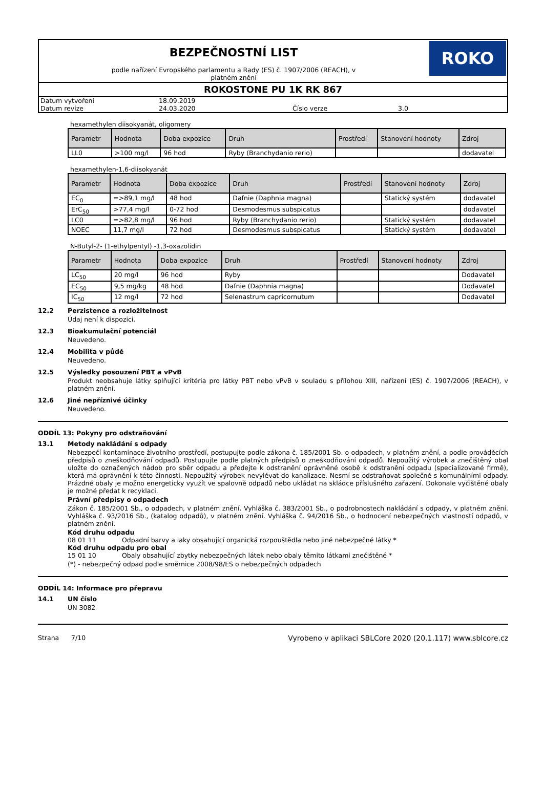BEZPEČNOSTNÍ LIST
podle nařízení Evropského parlamentu a Rady (ES) č. 1907/2006 (REACH), v
platném znění
ROKO
ROKOSTONE PU 1K RK 867
| Datum vytvoření | 18.09.2019 | | |
| Datum revize | 24.03.2020 | Číslo verze | 3.0 |
hexamethylen diisokyanát, oligomery
| Parametr | Hodnota | Doba expozice | Druh | Prostředí | Stanovení hodnoty | Zdroj |
| --- | --- | --- | --- | --- | --- | --- |
| LL0 | >100 mg/l | 96 hod | Ryby (Branchydanio rerio) | | | dodavatel |
hexamethylen-1,6-diisokyanát
| Parametr | Hodnota | Doba expozice | Druh | Prostředí | Stanovení hodnoty | Zdroj |
| --- | --- | --- | --- | --- | --- | --- |
| EC<sub>0</sub> | =>89,1 mg/l | 48 hod | Dafnie (Daphnia magna) | | Statický systém | dodavatel |
| ErC<sub>50</sub> | >77,4 mg/l | 0-72 hod | Desmodesmus subspicatus | | | dodavatel |
| LC0 | =>82,8 mg/l | 96 hod | Ryby (Branchydanio rerio) | | Statický systém | dodavatel |
| NOEC | 11,7 mg/l | 72 hod | Desmodesmus subspicatus | | Statický systém | dodavatel |
N-Butyl-2- (1-ethylpentyl) -1,3-oxazolidin
| Parametr | Hodnota | Doba expozice | Druh | Prostředí | Stanovení hodnoty | Zdroj |
| --- | --- | --- | --- | --- | --- | --- |
| LC<sub>50</sub> | 20 mg/l | 96 hod | Ryby | | | Dodavatel |
| EC<sub>50</sub> | 9,5 mg/kg | 48 hod | Dafnie (Daphnia magna) | | | Dodavatel |
| IC<sub>50</sub> | 12 mg/l | 72 hod | Selenastrum capricornutum | | | Dodavatel |
12.2 Perzistence a rozložitelnost
Údaj není k dispozici.
12.3 Bioakumulační potenciál
Neuvedeno.
12.4 Mobilita v půdě
Neuvedeno.
12.5 Výsledky posouzení PBT a vPvB
Produkt neobsahuje látky splňující kritéria pro látky PBT nebo vPvB v souladu s přílohou XIII, nařízení (ES) č. 1907/2006 (REACH), v platném znění.
12.6 Jiné nepříznivé účinky
Neuvedeno.
ODDÍL 13: Pokyny pro odstraňování
13.1 Metody nakládání s odpady
Nebezpečí kontaminace životního prostředí, postupujte podle zákona č. 185/2001 Sb. o odpadech, v platném znění, a podle prováděcích předpisů o zneškodňování odpadů. Postupujte podle platných předpisů o zneškodňování odpadů. Nepoužitý výrobek a znečištěný obal uložte do označených nádob pro sběr odpadu a předejte k odstranění oprávněné osobě k odstranění odpadu (specializované firmě), která má oprávnění k této činnosti. Nepoužitý výrobek nevylévat do kanalizace. Nesmí se odstraňovat společně s komunálními odpady. Prázdné obaly je možno energeticky využít ve spalovně odpadů nebo ukládat na skládce příslušného zařazení. Dokonale vyčištěné obaly je možné předat k recyklaci.
Právní předpisy o odpadech
Zákon č. 185/2001 Sb., o odpadech, v platném znění. Vyhláška č. 383/2001 Sb., o podrobnostech nakládání s odpady, v platném znění. Vyhláška č. 93/2016 Sb., (katalog odpadů), v platném znění. Vyhláška č. 94/2016 Sb., o hodnocení nebezpečných vlastností odpadů, v platném znění.
Kód druhu odpadu
08 01 11 Odpadní barvy a laky obsahující organická rozpouštědla nebo jiné nebezpečné látky *
Kód druhu odpadu pro obal
15 01 10 Obaly obsahující zbytky nebezpečných látek nebo obaly těmito látkami znečištěné *
(*) - nebezpečný odpad podle směrnice 2008/98/ES o nebezpečných odpadech
ODDÍL 14: Informace pro přepravu
14.1 UN číslo
UN 3082
Strana 7/10 Vyrobeno v aplikaci SBLCore 2020 (20.1.117) www.sblcore.cz